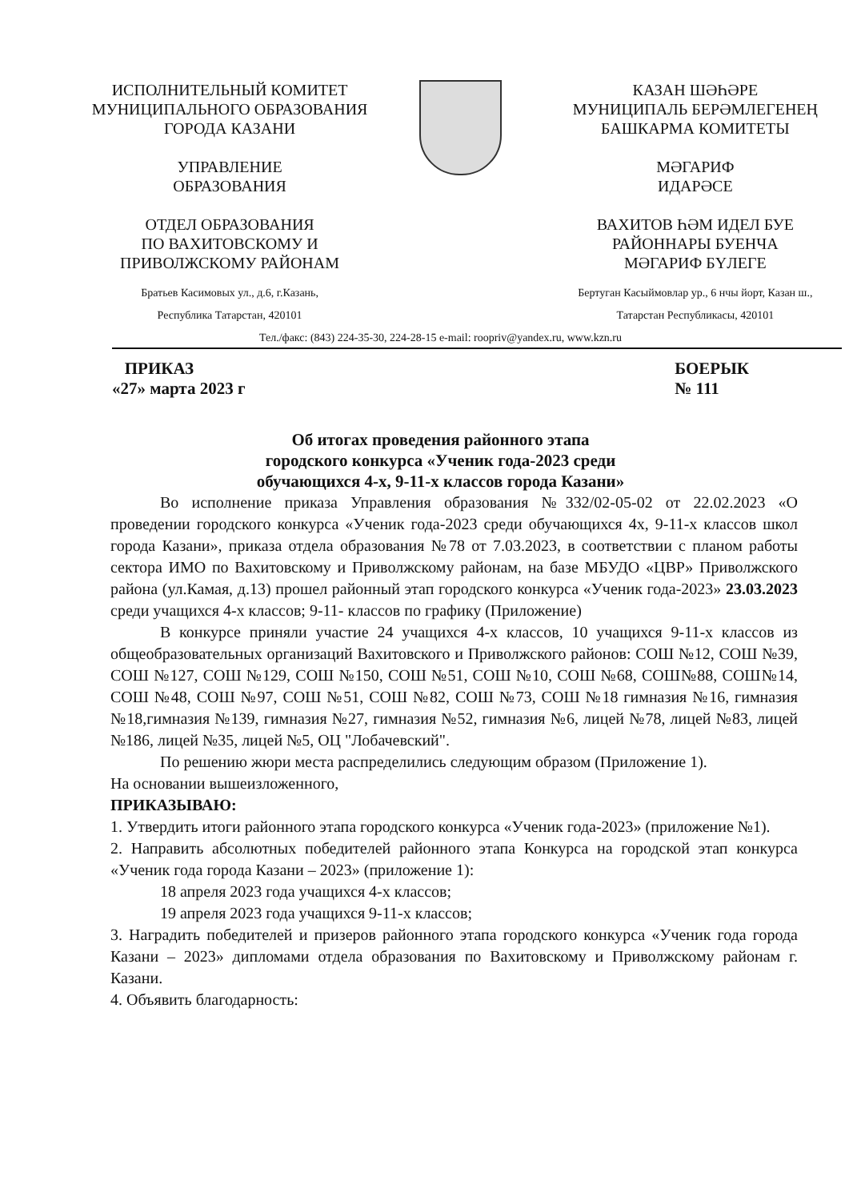ИСПОЛНИТЕЛЬНЫЙ КОМИТЕТ
МУНИЦИПАЛЬНОГО ОБРАЗОВАНИЯ
ГОРОДА КАЗАНИ
УПРАВЛЕНИЕ
ОБРАЗОВАНИЯ
ОТДЕЛ ОБРАЗОВАНИЯ
ПО ВАХИТОВСКОМУ И
ПРИВОЛЖСКОМУ РАЙОНАМ
Братьев Касимовых ул., д.6, г.Казань,
Республика Татарстан, 420101
КАЗАН ШӘҺӘРЕ
МУНИЦИПАЛЬ БЕРӘМЛЕГЕНЕҢ
БАШКАРМА КОМИТЕТЫ
МӘГАРИФ
ИДАРӘСЕ
ВАХИТОВ ҺӘМ ИДЕЛ БУЕ
РАЙОННАРЫ БУЕНЧА
МӘГАРИФ БҮЛЕГЕ
Бертуган Касыймовлар ур., 6 нчы йорт, Казан ш.,
Татарстан Республикасы, 420101
Тел./факс: (843) 224-35-30, 224-28-15 e-mail: roopriv@yandex.ru, www.kzn.ru
ПРИКАЗ
«27» марта 2023 г
БОЕРЫК
№ 111
Об итогах проведения районного этапа
городского конкурса «Ученик года-2023 среди
обучающихся 4-х, 9-11-х классов города Казани»
Во исполнение приказа Управления образования №332/02-05-02 от 22.02.2023 «О проведении городского конкурса «Ученик года-2023 среди обучающихся 4х, 9-11-х классов школ города Казани», приказа отдела образования №78 от 7.03.2023, в соответствии с планом работы сектора ИМО по Вахитовскому и Приволжскому районам, на базе МБУДО «ЦВР» Приволжского района (ул.Камая, д.13) прошел районный этап городского конкурса «Ученик года-2023» 23.03.2023 среди учащихся 4-х классов; 9-11- классов по графику (Приложение)
В конкурсе приняли участие 24 учащихся 4-х классов, 10 учащихся 9-11-х классов из общеобразовательных организаций Вахитовского и Приволжского районов: СОШ №12, СОШ №39, СОШ №127, СОШ №129, СОШ №150, СОШ №51, СОШ №10, СОШ №68, СОШ№88, СОШ№14, СОШ №48, СОШ №97, СОШ №51, СОШ №82, СОШ №73, СОШ №18 гимназия №16, гимназия №18,гимназия №139, гимназия №27, гимназия №52, гимназия №6, лицей №78, лицей №83, лицей №186, лицей №35, лицей №5, ОЦ "Лобачевский".
По решению жюри места распределились следующим образом (Приложение 1).
На основании вышеизложенного,
ПРИКАЗЫВАЮ:
1. Утвердить итоги районного этапа городского конкурса «Ученик года-2023» (приложение №1).
2. Направить абсолютных победителей районного этапа Конкурса на городской этап конкурса «Ученик года города Казани – 2023» (приложение 1):
18 апреля 2023 года учащихся 4-х классов;
19 апреля 2023 года учащихся 9-11-х классов;
3. Наградить победителей и призеров районного этапа городского конкурса «Ученик года города Казани – 2023» дипломами отдела образования по Вахитовскому и Приволжскому районам г. Казани.
4. Объявить благодарность: